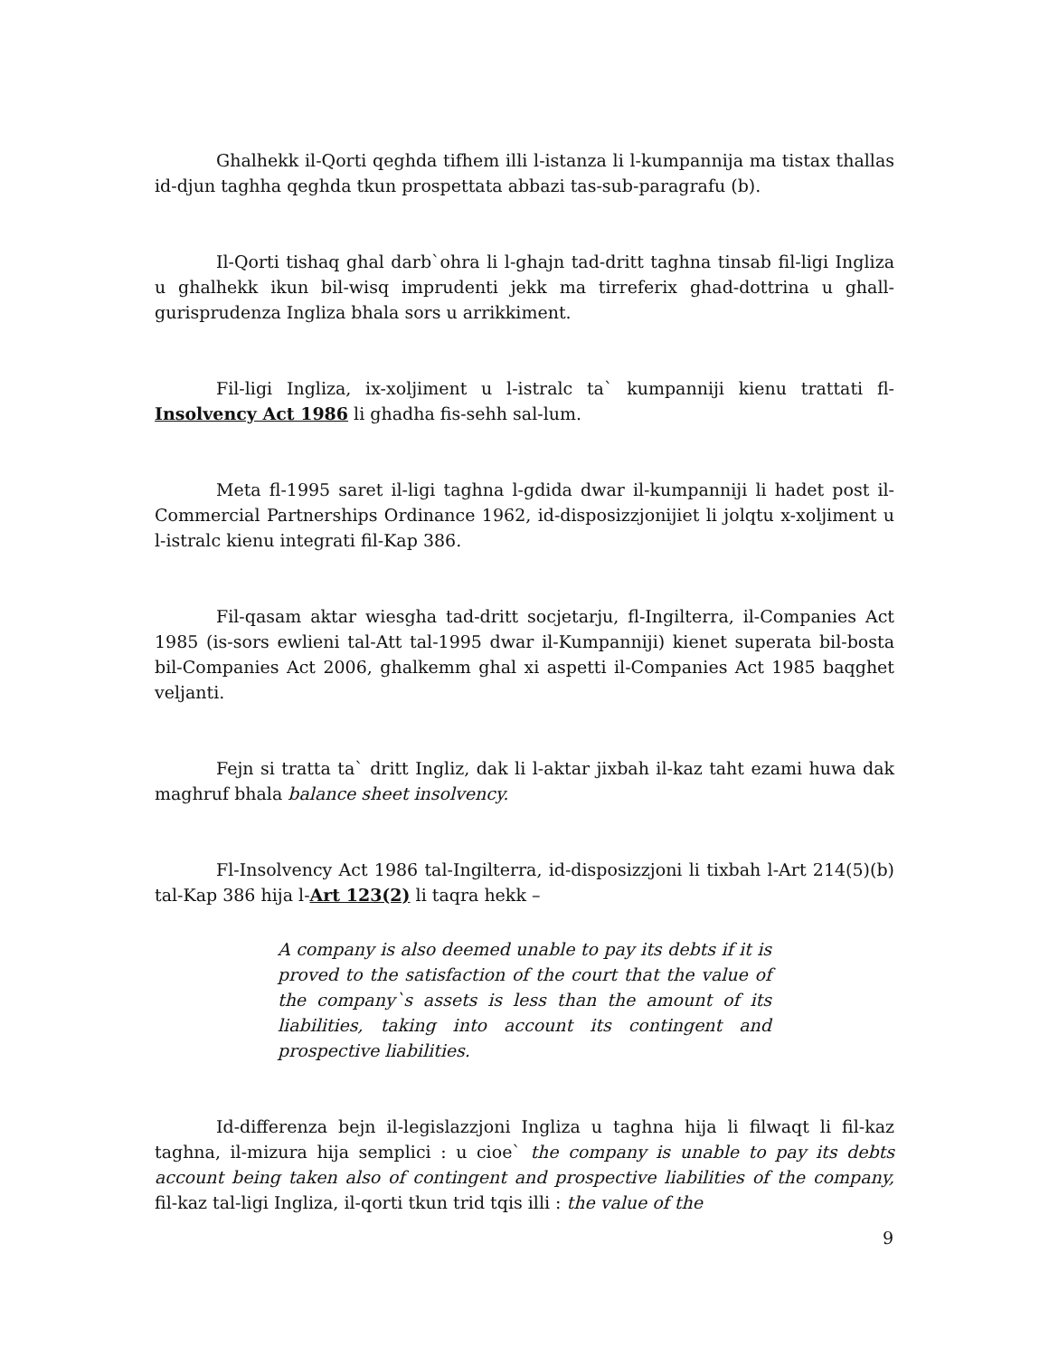Ghalhekk il-Qorti qeghda tifhem illi l-istanza li l-kumpannija ma tistax thallas id-djun taghha qeghda tkun prospettata abbazi tas-sub-paragrafu (b).
Il-Qorti tishaq ghal darb`ohra li l-ghajn tad-dritt taghna tinsab fil-ligi Ingliza u ghalhekk ikun bil-wisq imprudenti jekk ma tirreferix ghad-dottrina u ghall-gurisprudenza Ingliza bhala sors u arrikkiment.
Fil-ligi Ingliza, ix-xoljiment u l-istralc ta` kumpanniji kienu trattati fl-Insolvency Act 1986 li ghadha fis-sehh sal-lum.
Meta fl-1995 saret il-ligi taghna l-gdida dwar il-kumpanniji li hadet post il-Commercial Partnerships Ordinance 1962, id-disposizzjonijiet li jolqtu x-xoljiment u l-istralc kienu integrati fil-Kap 386.
Fil-qasam aktar wiesgha tad-dritt socjetarju, fl-Ingilterra, il-Companies Act 1985 (is-sors ewlieni tal-Att tal-1995 dwar il-Kumpanniji) kienet superata bil-bosta bil-Companies Act 2006, ghalkemm ghal xi aspetti il-Companies Act 1985 baqghet veljanti.
Fejn si tratta ta` dritt Ingliz, dak li l-aktar jixbah il-kaz taht ezami huwa dak maghruf bhala balance sheet insolvency.
Fl-Insolvency Act 1986 tal-Ingilterra, id-disposizzjoni li tixbah l-Art 214(5)(b) tal-Kap 386 hija l-Art 123(2) li taqra hekk –
A company is also deemed unable to pay its debts if it is proved to the satisfaction of the court that the value of the company`s assets is less than the amount of its liabilities, taking into account its contingent and prospective liabilities.
Id-differenza bejn il-legislazzjoni Ingliza u taghna hija li filwaqt li fil-kaz taghna, il-mizura hija semplici : u cioe` the company is unable to pay its debts account being taken also of contingent and prospective liabilities of the company, fil-kaz tal-ligi Ingliza, il-qorti tkun trid tqis illi : the value of the
9